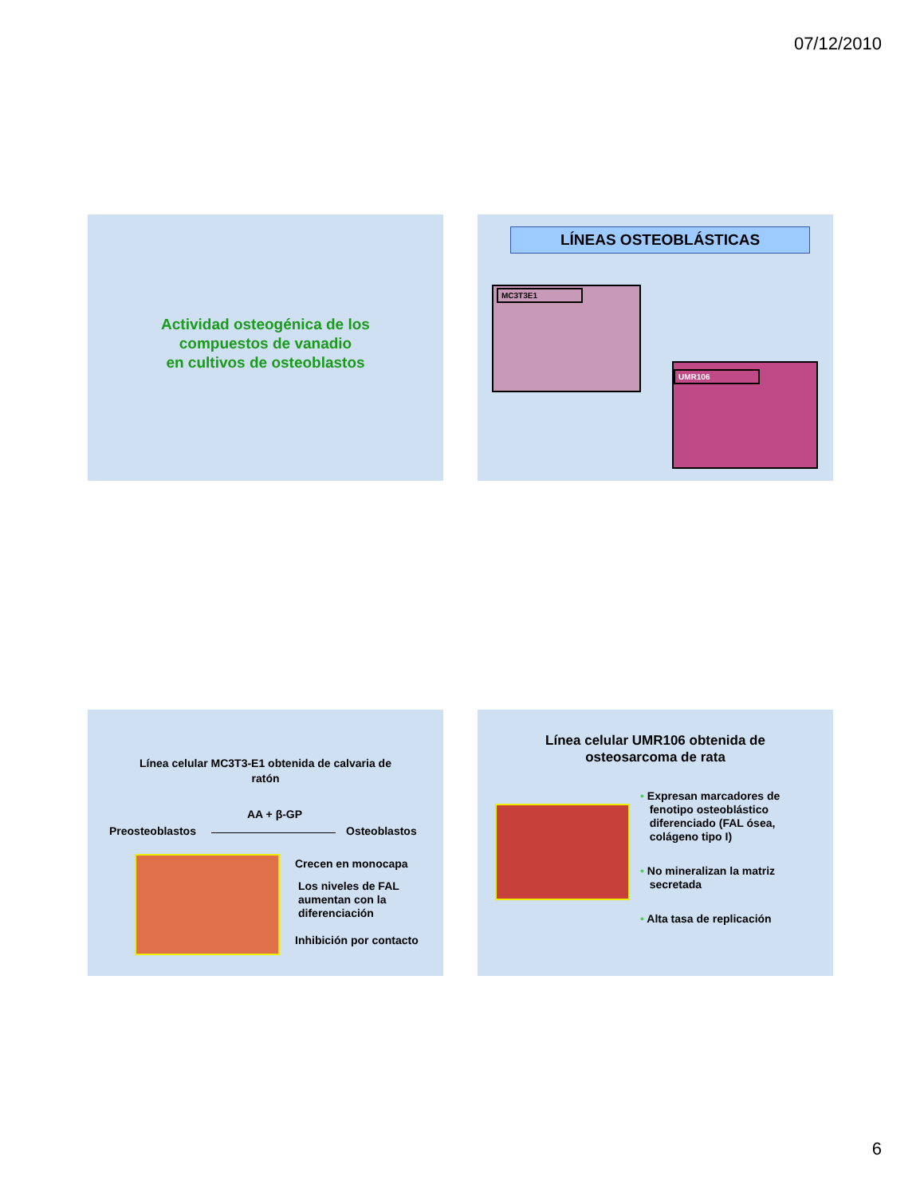07/12/2010
Actividad osteogénica de los
compuestos de vanadio
en cultivos de osteoblastos
LÍNEAS OSTEOBLÁSTICAS
MC3T3E1
UMR106
Línea celular MC3T3-E1 obtenida de calvaria de
ratón
AA + β-GP
Preosteoblastos Osteoblastos
Crecen en monocapa
Los niveles de FAL
aumentan con la
diferenciación
Inhibición por contacto
Línea celular UMR106 obtenida de
osteosarcoma de rata
• Expresan marcadores de
fenotipo osteoblástico
diferenciado (FAL ósea,
colágeno tipo I)
• No mineralizan la matriz
secretada
• Alta tasa de replicación
6